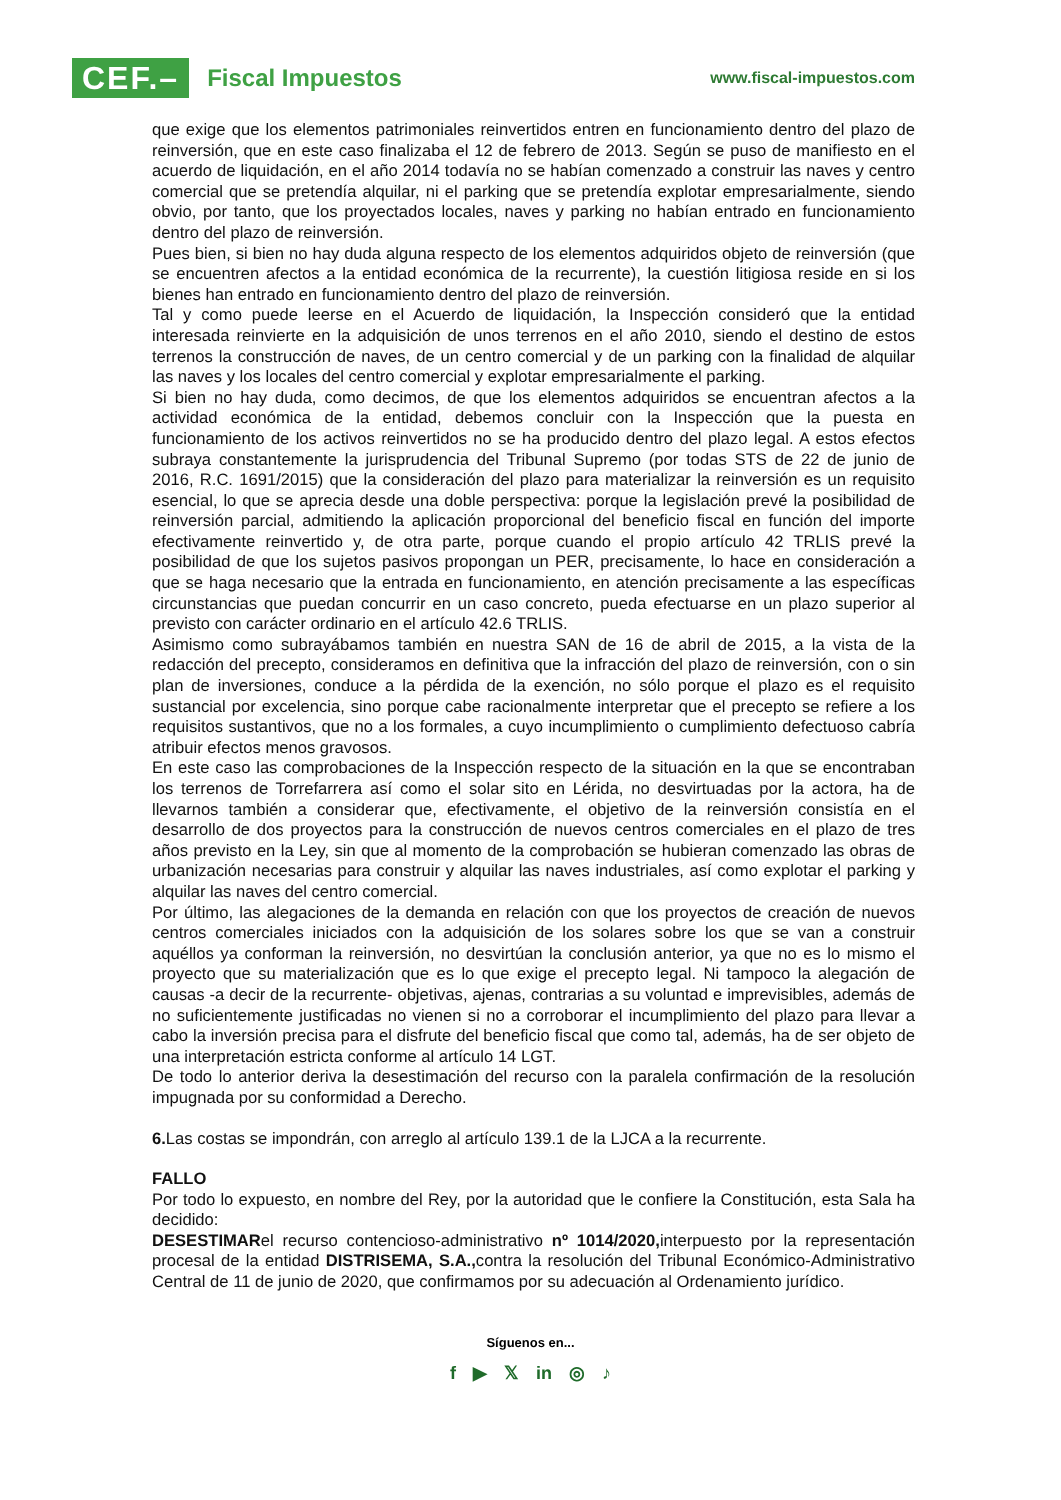CEF.–
Fiscal Impuestos
www.fiscal-impuestos.com
que exige que los elementos patrimoniales reinvertidos entren en funcionamiento dentro del plazo de reinversión, que en este caso finalizaba el 12 de febrero de 2013. Según se puso de manifiesto en el acuerdo de liquidación, en el año 2014 todavía no se habían comenzado a construir las naves y centro comercial que se pretendía alquilar, ni el parking que se pretendía explotar empresarialmente, siendo obvio, por tanto, que los proyectados locales, naves y parking no habían entrado en funcionamiento dentro del plazo de reinversión.
Pues bien, si bien no hay duda alguna respecto de los elementos adquiridos objeto de reinversión (que se encuentren afectos a la entidad económica de la recurrente), la cuestión litigiosa reside en si los bienes han entrado en funcionamiento dentro del plazo de reinversión.
Tal y como puede leerse en el Acuerdo de liquidación, la Inspección consideró que la entidad interesada reinvierte en la adquisición de unos terrenos en el año 2010, siendo el destino de estos terrenos la construcción de naves, de un centro comercial y de un parking con la finalidad de alquilar las naves y los locales del centro comercial y explotar empresarialmente el parking.
Si bien no hay duda, como decimos, de que los elementos adquiridos se encuentran afectos a la actividad económica de la entidad, debemos concluir con la Inspección que la puesta en funcionamiento de los activos reinvertidos no se ha producido dentro del plazo legal. A estos efectos subraya constantemente la jurisprudencia del Tribunal Supremo (por todas STS de 22 de junio de 2016, R.C. 1691/2015) que la consideración del plazo para materializar la reinversión es un requisito esencial, lo que se aprecia desde una doble perspectiva: porque la legislación prevé la posibilidad de reinversión parcial, admitiendo la aplicación proporcional del beneficio fiscal en función del importe efectivamente reinvertido y, de otra parte, porque cuando el propio artículo 42 TRLIS prevé la posibilidad de que los sujetos pasivos propongan un PER, precisamente, lo hace en consideración a que se haga necesario que la entrada en funcionamiento, en atención precisamente a las específicas circunstancias que puedan concurrir en un caso concreto, pueda efectuarse en un plazo superior al previsto con carácter ordinario en el artículo 42.6 TRLIS.
Asimismo como subrayábamos también en nuestra SAN de 16 de abril de 2015, a la vista de la redacción del precepto, consideramos en definitiva que la infracción del plazo de reinversión, con o sin plan de inversiones, conduce a la pérdida de la exención, no sólo porque el plazo es el requisito sustancial por excelencia, sino porque cabe racionalmente interpretar que el precepto se refiere a los requisitos sustantivos, que no a los formales, a cuyo incumplimiento o cumplimiento defectuoso cabría atribuir efectos menos gravosos.
En este caso las comprobaciones de la Inspección respecto de la situación en la que se encontraban los terrenos de Torrefarrera así como el solar sito en Lérida, no desvirtuadas por la actora, ha de llevarnos también a considerar que, efectivamente, el objetivo de la reinversión consistía en el desarrollo de dos proyectos para la construcción de nuevos centros comerciales en el plazo de tres años previsto en la Ley, sin que al momento de la comprobación se hubieran comenzado las obras de urbanización necesarias para construir y alquilar las naves industriales, así como explotar el parking y alquilar las naves del centro comercial.
Por último, las alegaciones de la demanda en relación con que los proyectos de creación de nuevos centros comerciales iniciados con la adquisición de los solares sobre los que se van a construir aquéllos ya conforman la reinversión, no desvirtúan la conclusión anterior, ya que no es lo mismo el proyecto que su materialización que es lo que exige el precepto legal. Ni tampoco la alegación de causas -a decir de la recurrente- objetivas, ajenas, contrarias a su voluntad e imprevisibles, además de no suficientemente justificadas no vienen si no a corroborar el incumplimiento del plazo para llevar a cabo la inversión precisa para el disfrute del beneficio fiscal que como tal, además, ha de ser objeto de una interpretación estricta conforme al artículo 14 LGT.
De todo lo anterior deriva la desestimación del recurso con la paralela confirmación de la resolución impugnada por su conformidad a Derecho.
6. Las costas se impondrán, con arreglo al artículo 139.1 de la LJCA a la recurrente.
FALLO
Por todo lo expuesto, en nombre del Rey, por la autoridad que le confiere la Constitución, esta Sala ha decidido:
DESESTIMARel recurso contencioso-administrativo nº 1014/2020, interpuesto por la representación procesal de la entidad DISTRISEMA, S.A., contra la resolución del Tribunal Económico-Administrativo Central de 11 de junio de 2020, que confirmamos por su adecuación al Ordenamiento jurídico.
Síguenos en...
f ▶ 𝕏 in ◎ ♪